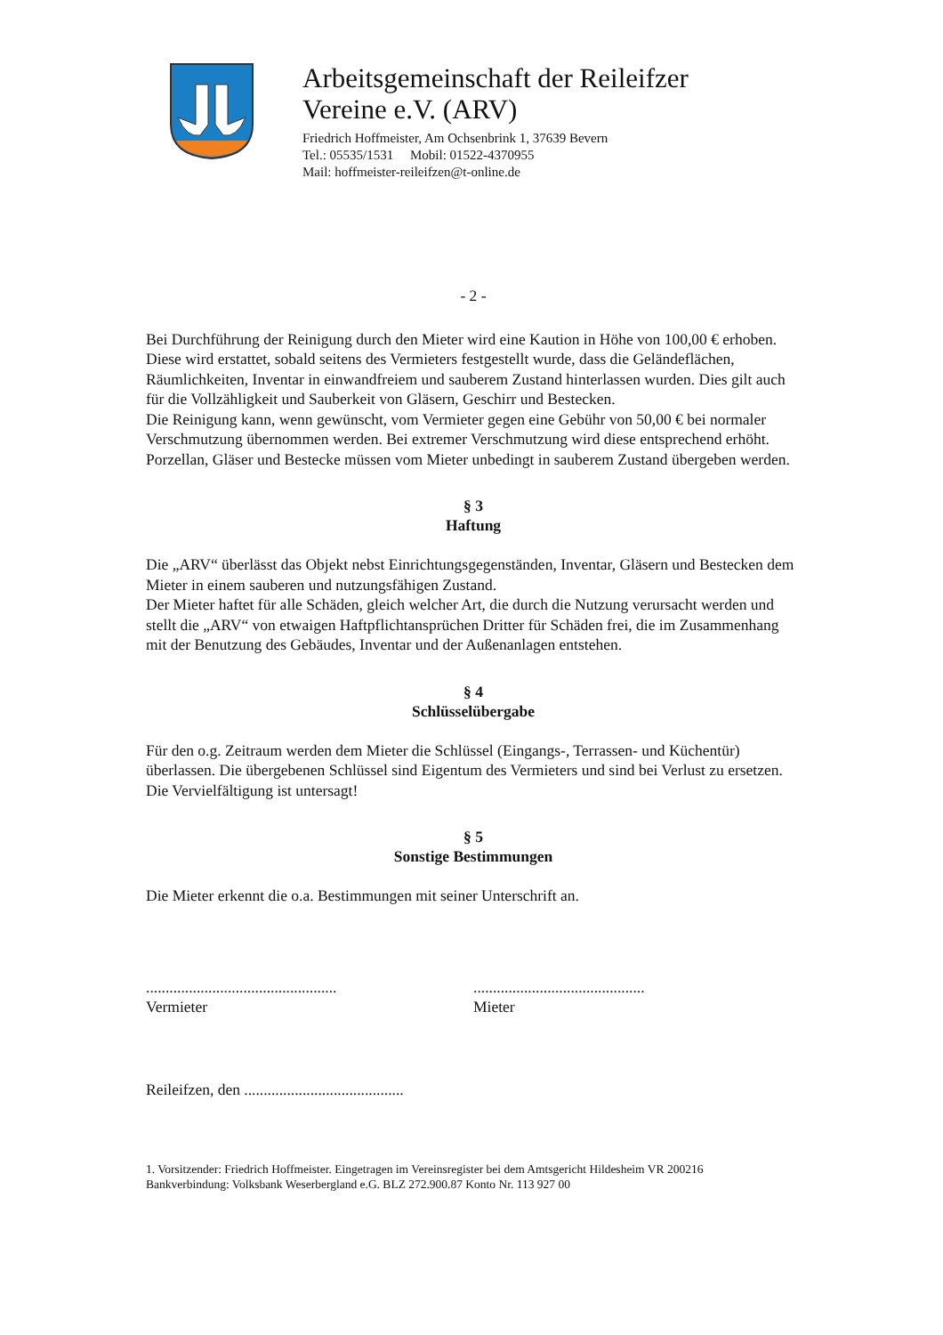Arbeitsgemeinschaft der Reileifzer
Vereine e.V. (ARV)
Friedrich Hoffmeister, Am Ochsenbrink 1, 37639 Bevern
Tel.: 05535/1531 Mobil: 01522-4370955
Mail: hoffmeister-reileifzen@t-online.de
- 2 -
Bei Durchführung der Reinigung durch den Mieter wird eine Kaution in Höhe von 100,00 € erhoben. Diese wird erstattet, sobald seitens des Vermieters festgestellt wurde, dass die Geländeflächen, Räumlichkeiten, Inventar in einwandfreiem und sauberem Zustand hinterlassen wurden. Dies gilt auch für die Vollzähligkeit und Sauberkeit von Gläsern, Geschirr und Bestecken.
Die Reinigung kann, wenn gewünscht, vom Vermieter gegen eine Gebühr von 50,00 € bei normaler Verschmutzung übernommen werden. Bei extremer Verschmutzung wird diese entsprechend erhöht. Porzellan, Gläser und Bestecke müssen vom Mieter unbedingt in sauberem Zustand übergeben werden.
§ 3
Haftung
Die „ARV“ überlässt das Objekt nebst Einrichtungsgegenständen, Inventar, Gläsern und Bestecken dem Mieter in einem sauberen und nutzungsfähigen Zustand.
Der Mieter haftet für alle Schäden, gleich welcher Art, die durch die Nutzung verursacht werden und stellt die „ARV“ von etwaigen Haftpflichtansprüchen Dritter für Schäden frei, die im Zusammenhang mit der Benutzung des Gebäudes, Inventar und der Außenanlagen entstehen.
§ 4
Schlüsselübergabe
Für den o.g. Zeitraum werden dem Mieter die Schlüssel (Eingangs-, Terrassen- und Küchentür) überlassen. Die übergebenen Schlüssel sind Eigentum des Vermieters und sind bei Verlust zu ersetzen. Die Vervielfältigung ist untersagt!
§ 5
Sonstige Bestimmungen
Die Mieter erkennt die o.a. Bestimmungen mit seiner Unterschrift an.
.................................................
Vermieter
............................................
Mieter
Reileifzen, den .........................................
1. Vorsitzender: Friedrich Hoffmeister. Eingetragen im Vereinsregister bei dem Amtsgericht Hildesheim VR 200216
Bankverbindung: Volksbank Weserbergland e.G. BLZ 272.900.87 Konto Nr. 113 927 00